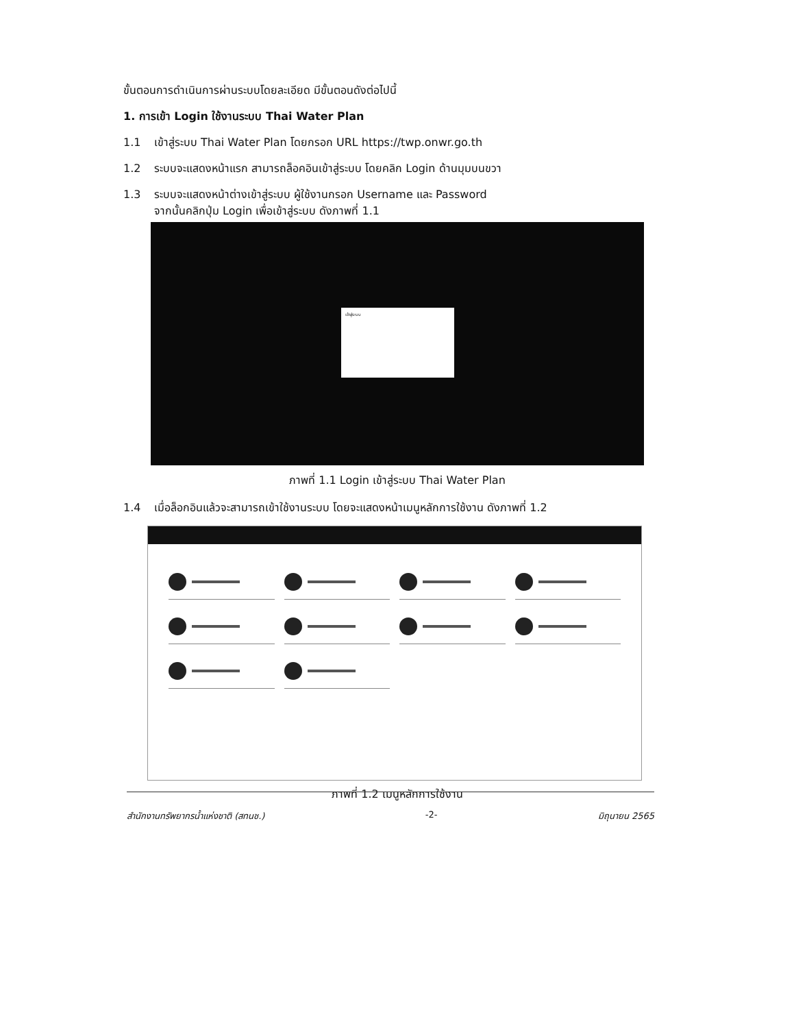ขั้นตอนการดำเนินการผ่านระบบโดยละเอียด มีขั้นตอนดังต่อไปนี้
1. การเข้า Login ใช้งานระบบ Thai Water Plan
1.1 เข้าสู่ระบบ Thai Water Plan โดยกรอก URL https://twp.onwr.go.th
1.2 ระบบจะแสดงหน้าแรก สามารถล็อคอินเข้าสู่ระบบ โดยคลิก Login ด้านมุมบนขวา
1.3 ระบบจะแสดงหน้าต่างเข้าสู่ระบบ ผู้ใช้งานกรอก Username และ Password
จากนั้นคลิกปุ่ม Login เพื่อเข้าสู่ระบบ ดังภาพที่ 1.1
เข้าสู่ระบบ
ภาพที่ 1.1 Login เข้าสู่ระบบ Thai Water Plan
1.4 เมื่อล็อกอินแล้วจะสามารถเข้าใช้งานระบบ โดยจะแสดงหน้าเมนูหลักการใช้งาน ดังภาพที่ 1.2
ภาพที่ 1.2 เมนูหลักการใช้งาน
สำนักงานทรัพยากรน้ำแห่งชาติ (สทนช.) -2- มิถุนายน 2565